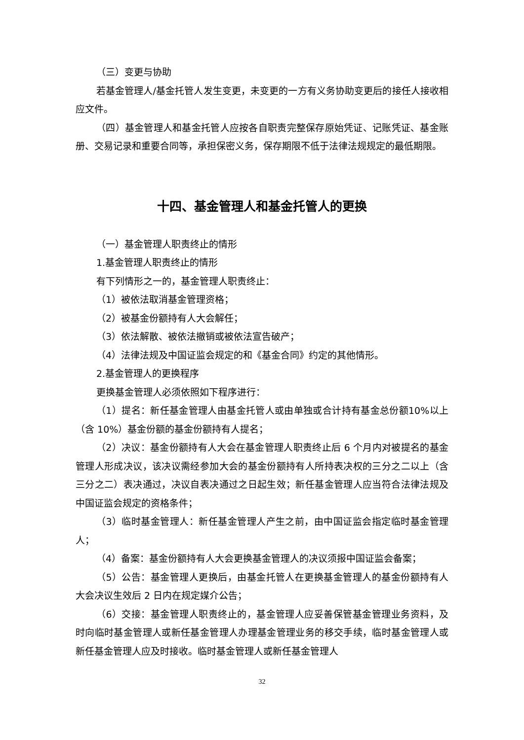（三）变更与协助
若基金管理人/基金托管人发生变更，未变更的一方有义务协助变更后的接任人接收相应文件。
（四）基金管理人和基金托管人应按各自职责完整保存原始凭证、记账凭证、基金账册、交易记录和重要合同等，承担保密义务，保存期限不低于法律法规规定的最低期限。
十四、基金管理人和基金托管人的更换
（一）基金管理人职责终止的情形
1.基金管理人职责终止的情形
有下列情形之一的，基金管理人职责终止：
（1）被依法取消基金管理资格；
（2）被基金份额持有人大会解任；
（3）依法解散、被依法撤销或被依法宣告破产；
（4）法律法规及中国证监会规定的和《基金合同》约定的其他情形。
2.基金管理人的更换程序
更换基金管理人必须依照如下程序进行：
（1）提名：新任基金管理人由基金托管人或由单独或合计持有基金总份额10%以上（含 10%）基金份额的基金份额持有人提名；
（2）决议：基金份额持有人大会在基金管理人职责终止后 6 个月内对被提名的基金管理人形成决议，该决议需经参加大会的基金份额持有人所持表决权的三分之二以上（含三分之二）表决通过，决议自表决通过之日起生效；新任基金管理人应当符合法律法规及中国证监会规定的资格条件；
（3）临时基金管理人：新任基金管理人产生之前，由中国证监会指定临时基金管理人；
（4）备案：基金份额持有人大会更换基金管理人的决议须报中国证监会备案；
（5）公告：基金管理人更换后，由基金托管人在更换基金管理人的基金份额持有人大会决议生效后 2 日内在规定媒介公告；
（6）交接：基金管理人职责终止的，基金管理人应妥善保管基金管理业务资料，及时向临时基金管理人或新任基金管理人办理基金管理业务的移交手续，临时基金管理人或新任基金管理人应及时接收。临时基金管理人或新任基金管理人
32